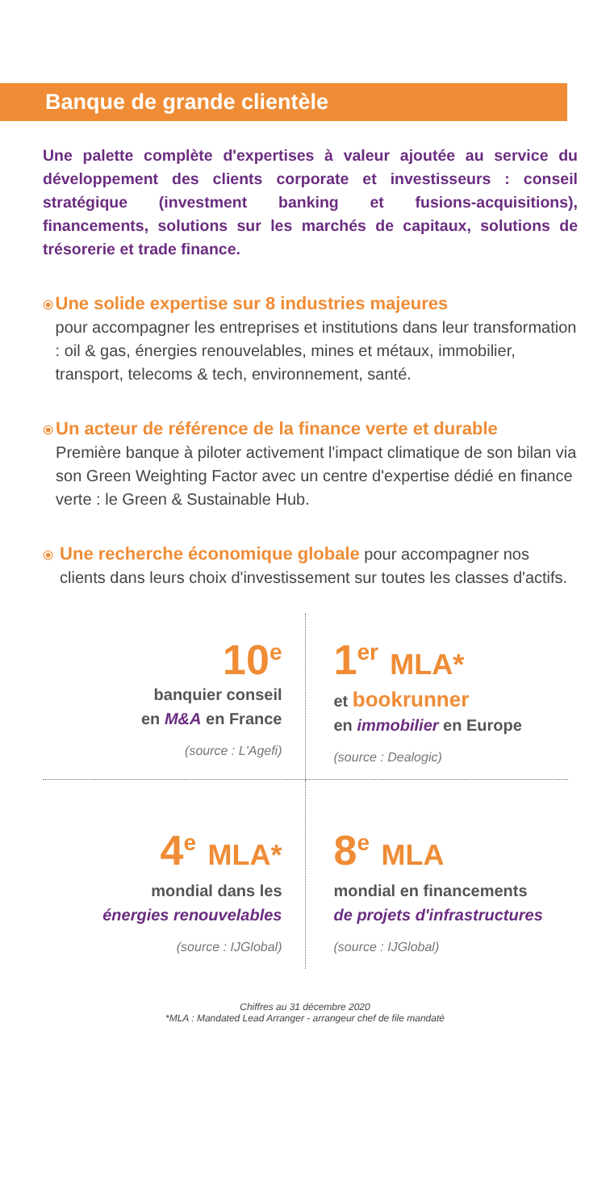Banque de grande clientèle
Une palette complète d'expertises à valeur ajoutée au service du développement des clients corporate et investisseurs : conseil stratégique (investment banking et fusions-acquisitions), financements, solutions sur les marchés de capitaux, solutions de trésorerie et trade finance.
⦿
Une solide expertise sur 8 industries majeures
pour accompagner les entreprises et institutions dans leur transformation : oil & gas, énergies renouvelables, mines et métaux, immobilier, transport, telecoms & tech, environnement, santé.
⦿
Un acteur de référence de la finance verte et durable
Première banque à piloter activement l'impact climatique de son bilan via son Green Weighting Factor avec un centre d'expertise dédié en finance verte : le Green & Sustainable Hub.
⦿
Une recherche économique globale pour accompagner nos clients dans leurs choix d'investissement sur toutes les classes d'actifs.
10<sup>e</sup>
banquier conseil
en M&A en France
(source : L'Agefi)
1<sup>er</sup> MLA*
et bookrunner
en immobilier en Europe
(source : Dealogic)
4<sup>e</sup> MLA*
mondial dans les
énergies renouvelables
(source : IJGlobal)
8<sup>e</sup> MLA
mondial en financements
de projets d'infrastructures
(source : IJGlobal)
Chiffres au 31 décembre 2020
*MLA : Mandated Lead Arranger - arrangeur chef de file mandaté